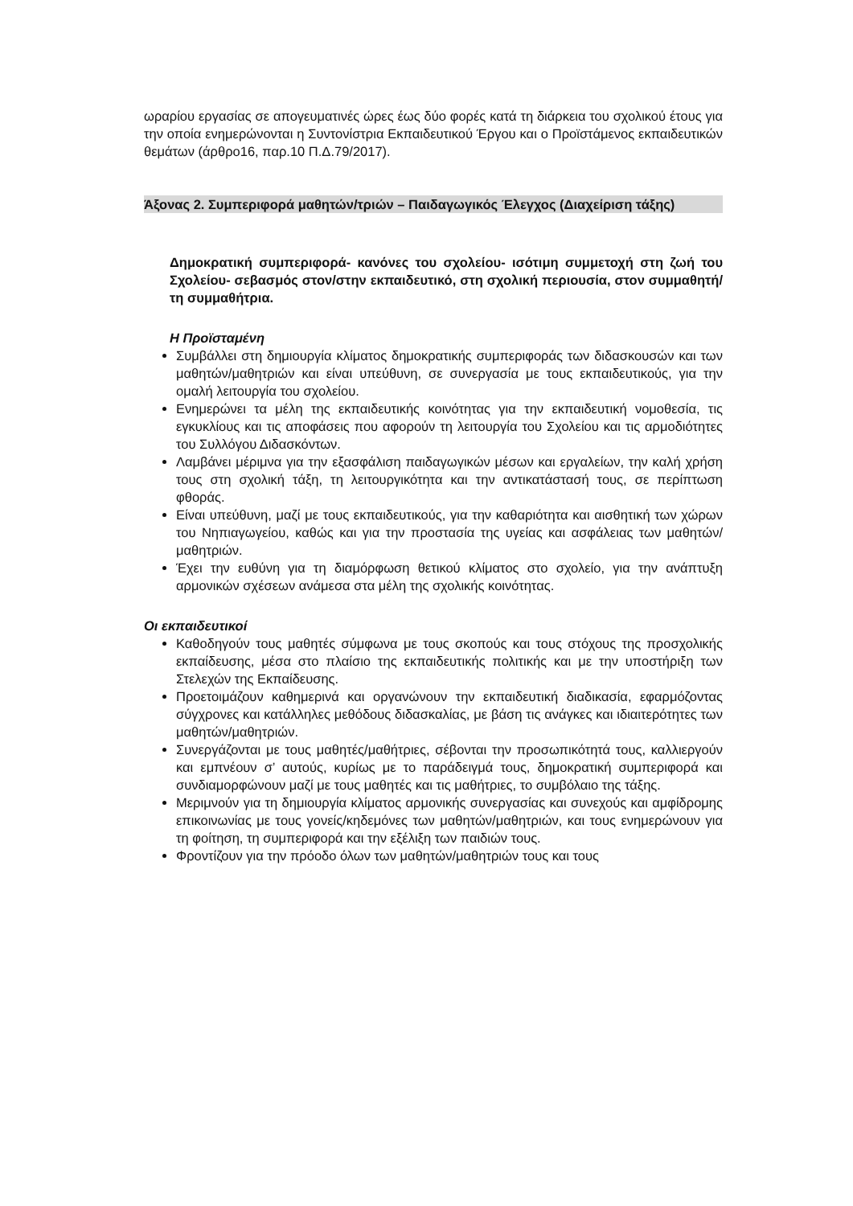ωραρίου εργασίας σε απογευματινές ώρες έως δύο φορές κατά τη διάρκεια του σχολικού έτους για την οποία ενημερώνονται η Συντονίστρια Εκπαιδευτικού Έργου και ο Προϊστάμενος εκπαιδευτικών θεμάτων (άρθρο16, παρ.10 Π.Δ.79/2017).
Άξονας 2. Συμπεριφορά μαθητών/τριών – Παιδαγωγικός Έλεγχος (Διαχείριση τάξης)
Δημοκρατική συμπεριφορά- κανόνες του σχολείου- ισότιμη συμμετοχή στη ζωή του Σχολείου- σεβασμός στον/στην εκπαιδευτικό, στη σχολική περιουσία, στον συμμαθητή/τη συμμαθήτρια.
Η Προϊσταμένη
Συμβάλλει στη δημιουργία κλίματος δημοκρατικής συμπεριφοράς των διδασκουσών και των μαθητών/μαθητριών και είναι υπεύθυνη, σε συνεργασία με τους εκπαιδευτικούς, για την ομαλή λειτουργία του σχολείου.
Ενημερώνει τα μέλη της εκπαιδευτικής κοινότητας για την εκπαιδευτική νομοθεσία, τις εγκυκλίους και τις αποφάσεις που αφορούν τη λειτουργία του Σχολείου και τις αρμοδιότητες του Συλλόγου Διδασκόντων.
Λαμβάνει μέριμνα για την εξασφάλιση παιδαγωγικών μέσων και εργαλείων, την καλή χρήση τους στη σχολική τάξη, τη λειτουργικότητα και την αντικατάστασή τους, σε περίπτωση φθοράς.
Είναι υπεύθυνη, μαζί με τους εκπαιδευτικούς, για την καθαριότητα και αισθητική των χώρων του Νηπιαγωγείου, καθώς και για την προστασία της υγείας και ασφάλειας των μαθητών/μαθητριών.
Έχει την ευθύνη για τη διαμόρφωση θετικού κλίματος στο σχολείο, για την ανάπτυξη αρμονικών σχέσεων ανάμεσα στα μέλη της σχολικής κοινότητας.
Οι εκπαιδευτικοί
Καθοδηγούν τους μαθητές σύμφωνα με τους σκοπούς και τους στόχους της προσχολικής εκπαίδευσης, μέσα στο πλαίσιο της εκπαιδευτικής πολιτικής και με την υποστήριξη των Στελεχών της Εκπαίδευσης.
Προετοιμάζουν καθημερινά και οργανώνουν την εκπαιδευτική διαδικασία, εφαρμόζοντας σύγχρονες και κατάλληλες μεθόδους διδασκαλίας, με βάση τις ανάγκες και ιδιαιτερότητες των μαθητών/μαθητριών.
Συνεργάζονται με τους μαθητές/μαθήτριες, σέβονται την προσωπικότητά τους, καλλιεργούν και εμπνέουν σ’ αυτούς, κυρίως με το παράδειγμά τους, δημοκρατική συμπεριφορά και συνδιαμορφώνουν μαζί με τους μαθητές και τις μαθήτριες, το συμβόλαιο της τάξης.
Μεριμνούν για τη δημιουργία κλίματος αρμονικής συνεργασίας και συνεχούς και αμφίδρομης επικοινωνίας με τους γονείς/κηδεμόνες των μαθητών/μαθητριών, και τους ενημερώνουν για τη φοίτηση, τη συμπεριφορά και την εξέλιξη των παιδιών τους.
Φροντίζουν για την πρόοδο όλων των μαθητών/μαθητριών τους και τους